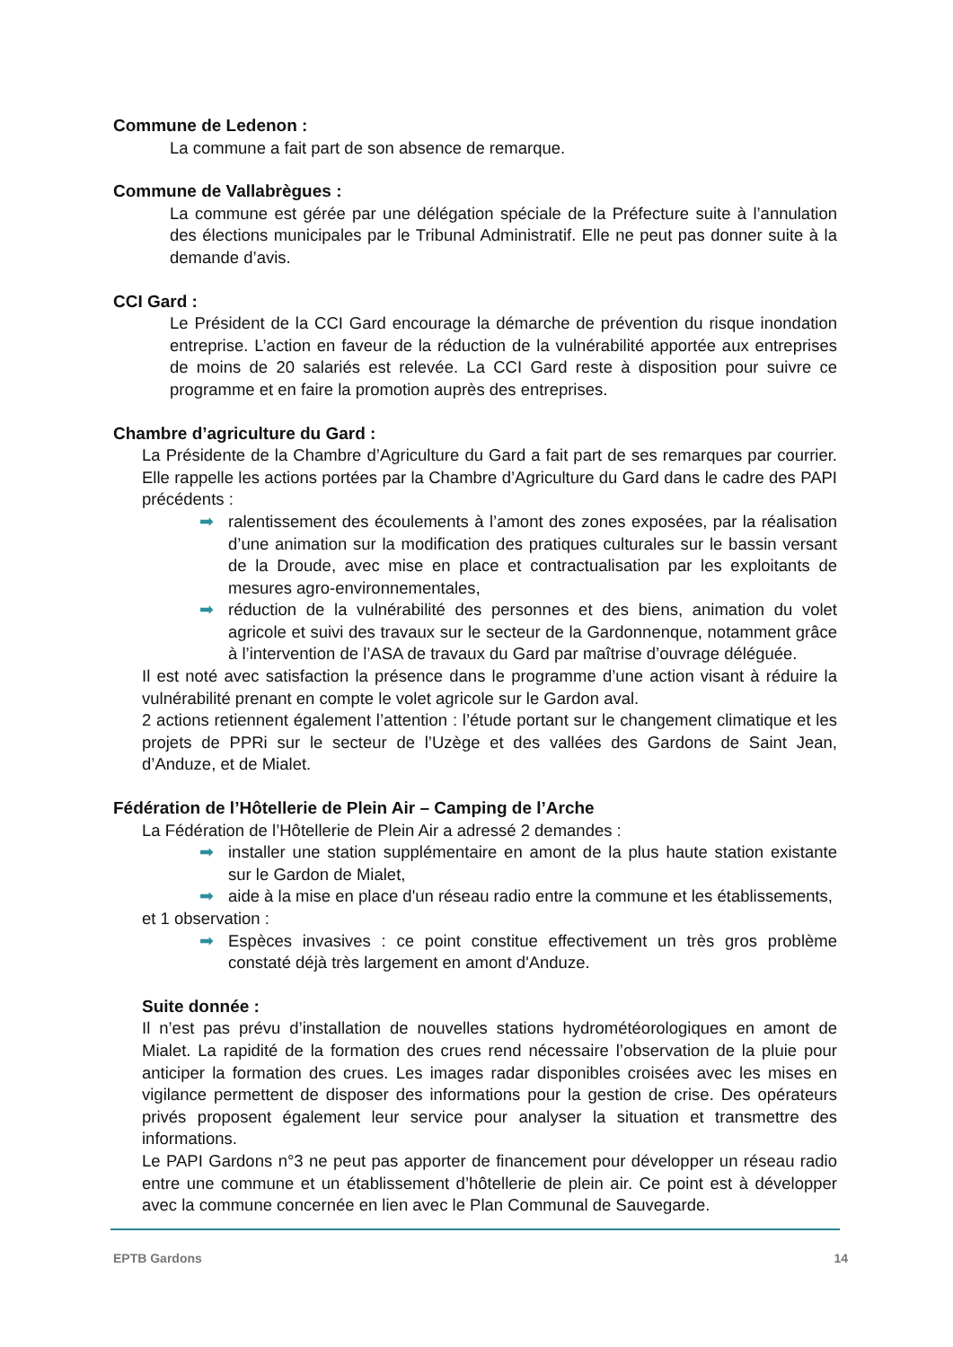Commune de Ledenon :
La commune a fait part de son absence de remarque.
Commune de Vallabrègues :
La commune est gérée par une délégation spéciale de la Préfecture suite à l’annulation des élections municipales par le Tribunal Administratif. Elle ne peut pas donner suite à la demande d’avis.
CCI Gard :
Le Président de la CCI Gard encourage la démarche de prévention du risque inondation entreprise. L’action en faveur de la réduction de la vulnérabilité apportée aux entreprises de moins de 20 salariés est relevée. La CCI Gard reste à disposition pour suivre ce programme et en faire la promotion auprès des entreprises.
Chambre d’agriculture du Gard :
La Présidente de la Chambre d’Agriculture du Gard a fait part de ses remarques par courrier. Elle rappelle les actions portées par la Chambre d’Agriculture du Gard dans le cadre des PAPI précédents :
➡ ralentissement des écoulements à l’amont des zones exposées, par la réalisation d’une animation sur la modification des pratiques culturales sur le bassin versant de la Droude, avec mise en place et contractualisation par les exploitants de mesures agro-environnementales,
➡ réduction de la vulnérabilité des personnes et des biens, animation du volet agricole et suivi des travaux sur le secteur de la Gardonnenque, notamment grâce à l’intervention de l’ASA de travaux du Gard par maîtrise d’ouvrage déléguée.
Il est noté avec satisfaction la présence dans le programme d’une action visant à réduire la vulnérabilité prenant en compte le volet agricole sur le Gardon aval.
2 actions retiennent également l’attention : l’étude portant sur le changement climatique et les projets de PPRi sur le secteur de l’Uzège et des vallées des Gardons de Saint Jean, d’Anduze, et de Mialet.
Fédération de l’Hôtellerie de Plein Air – Camping de l’Arche
La Fédération de l’Hôtellerie de Plein Air a adressé 2 demandes :
➡ installer une station supplémentaire en amont de la plus haute station existante sur le Gardon de Mialet,
➡ aide à la mise en place d'un réseau radio entre la commune et les établissements,
et 1 observation :
➡ Espèces invasives : ce point constitue effectivement un très gros problème constaté déjà très largement en amont d'Anduze.
Suite donnée :
Il n’est pas prévu d’installation de nouvelles stations hydrométéorologiques en amont de Mialet. La rapidité de la formation des crues rend nécessaire l’observation de la pluie pour anticiper la formation des crues. Les images radar disponibles croisées avec les mises en vigilance permettent de disposer des informations pour la gestion de crise. Des opérateurs privés proposent également leur service pour analyser la situation et transmettre des informations.
Le PAPI Gardons n°3 ne peut pas apporter de financement pour développer un réseau radio entre une commune et un établissement d’hôtellerie de plein air. Ce point est à développer avec la commune concernée en lien avec le Plan Communal de Sauvegarde.
EPTB Gardons 14